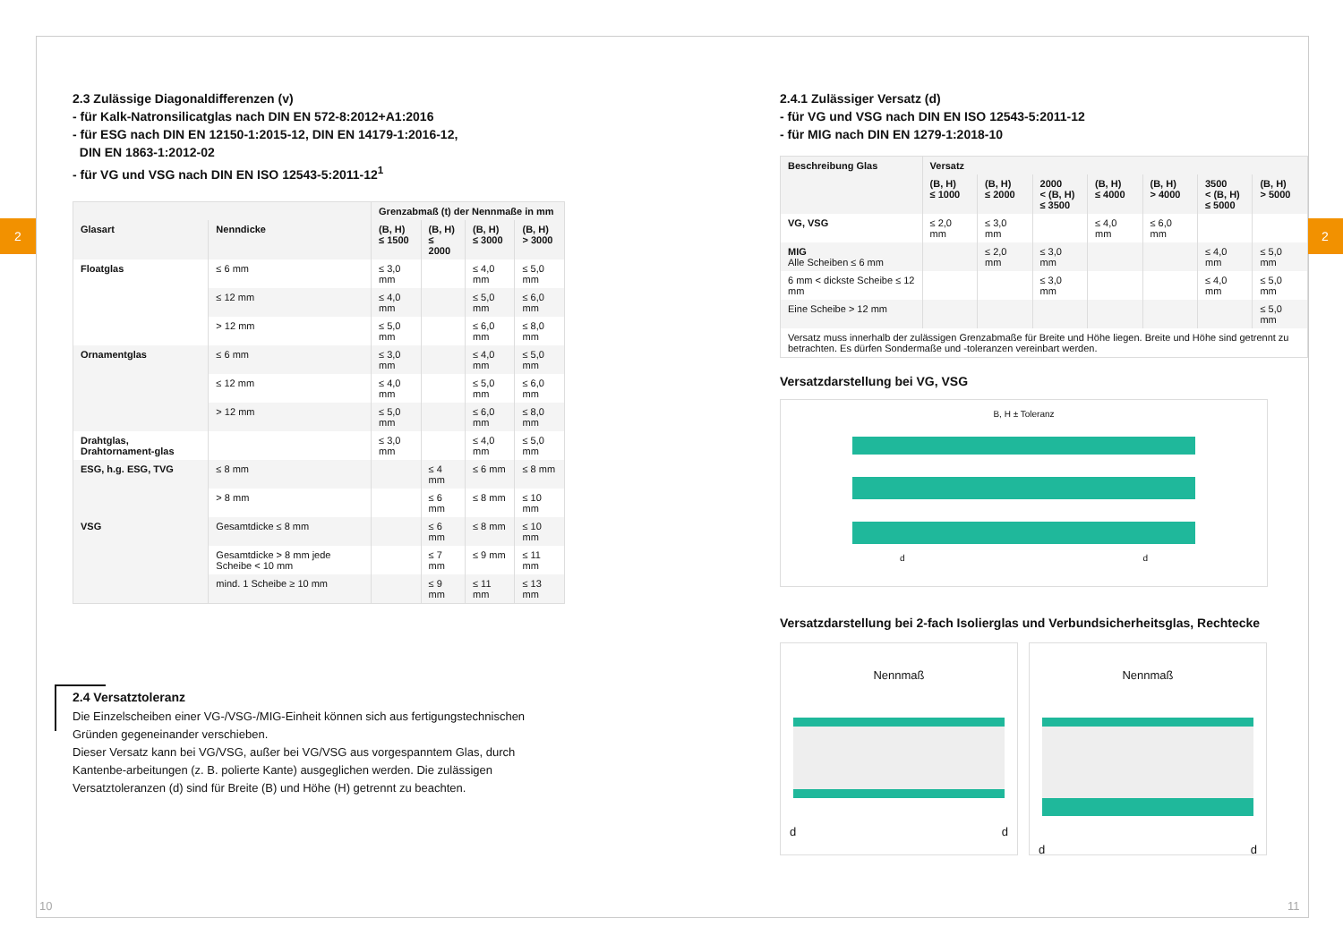2 2
2.3 Zulässige Diagonaldifferenzen (v)
- für Kalk-Natronsilicatglas nach DIN EN 572-8:2012+A1:2016
- für ESG nach DIN EN 12150-1:2015-12, DIN EN 14179-1:2016-12,
DIN EN 1863-1:2012-02
- für VG und VSG nach DIN EN ISO 12543-5:2011-12<sup>1</sup>
| | | Grenzabmaß (t) der Nennmaße in mm | | | |
| --- | --- | --- | --- | --- | --- |
| Glasart | Nenndicke | (B, H) ≤ 1500 | (B, H) ≤ 2000 | (B, H) ≤ 3000 | (B, H) > 3000 |
| Floatglas | ≤ 6 mm | ≤ 3,0 mm | | ≤ 4,0 mm | ≤ 5,0 mm |
| | ≤ 12 mm | ≤ 4,0 mm | | ≤ 5,0 mm | ≤ 6,0 mm |
| | > 12 mm | ≤ 5,0 mm | | ≤ 6,0 mm | ≤ 8,0 mm |
| Ornamentglas | ≤ 6 mm | ≤ 3,0 mm | | ≤ 4,0 mm | ≤ 5,0 mm |
| | ≤ 12 mm | ≤ 4,0 mm | | ≤ 5,0 mm | ≤ 6,0 mm |
| | > 12 mm | ≤ 5,0 mm | | ≤ 6,0 mm | ≤ 8,0 mm |
| Drahtglas, Drahtornament-glas | | ≤ 3,0 mm | | ≤ 4,0 mm | ≤ 5,0 mm |
| ESG, h.g. ESG, TVG | ≤ 8 mm | | ≤ 4 mm | ≤ 6 mm | ≤ 8 mm |
| | > 8 mm | | ≤ 6 mm | ≤ 8 mm | ≤ 10 mm |
| VSG | Gesamtdicke ≤ 8 mm | | ≤ 6 mm | ≤ 8 mm | ≤ 10 mm |
| | Gesamtdicke > 8 mm jede Scheibe < 10 mm | | ≤ 7 mm | ≤ 9 mm | ≤ 11 mm |
| | mind. 1 Scheibe ≥ 10 mm | | ≤ 9 mm | ≤ 11 mm | ≤ 13 mm |
2.4 Versatztoleranz
Die Einzelscheiben einer VG-/VSG-/MIG-Einheit können sich aus fertigungstechnischen Gründen gegeneinander verschieben.
Dieser Versatz kann bei VG/VSG, außer bei VG/VSG aus vorgespanntem Glas, durch Kantenbe-arbeitungen (z. B. polierte Kante) ausgeglichen werden. Die zulässigen Versatztoleranzen (d) sind für Breite (B) und Höhe (H) getrennt zu beachten.
2.4.1 Zulässiger Versatz (d)
- für VG und VSG nach DIN EN ISO 12543-5:2011-12
- für MIG nach DIN EN 1279-1:2018-10
| Beschreibung Glas | Versatz | | | | | | |
| --- | --- | --- | --- | --- | --- | --- | --- |
| | (B, H) ≤ 1000 | (B, H) ≤ 2000 | 2000 < (B, H) ≤ 3500 | (B, H) ≤ 4000 | (B, H) > 4000 | 3500 < (B, H) ≤ 5000 | (B, H) > 5000 |
| VG, VSG | ≤ 2,0 mm | ≤ 3,0 mm | | ≤ 4,0 mm | ≤ 6,0 mm | | |
| MIG Alle Scheiben ≤ 6 mm | | ≤ 2,0 mm | ≤ 3,0 mm | | | ≤ 4,0 mm | ≤ 5,0 mm |
| 6 mm < dickste Scheibe ≤ 12 mm | | | ≤ 3,0 mm | | | ≤ 4,0 mm | ≤ 5,0 mm |
| Eine Scheibe > 12 mm | | | | | | | ≤ 5,0 mm |
| Versatz muss innerhalb der zulässigen Grenzabmaße für Breite und Höhe liegen. Breite und Höhe sind getrennt zu betrachten. Es dürfen Sondermaße und -toleranzen vereinbart werden. | | | | | | | |
Versatzdarstellung bei VG, VSG
B, H ± Toleranz
d d
Versatzdarstellung bei 2-fach Isolierglas und Verbundsicherheitsglas, Rechtecke
Nennmaß
d d
Nennmaß
d d
10 11